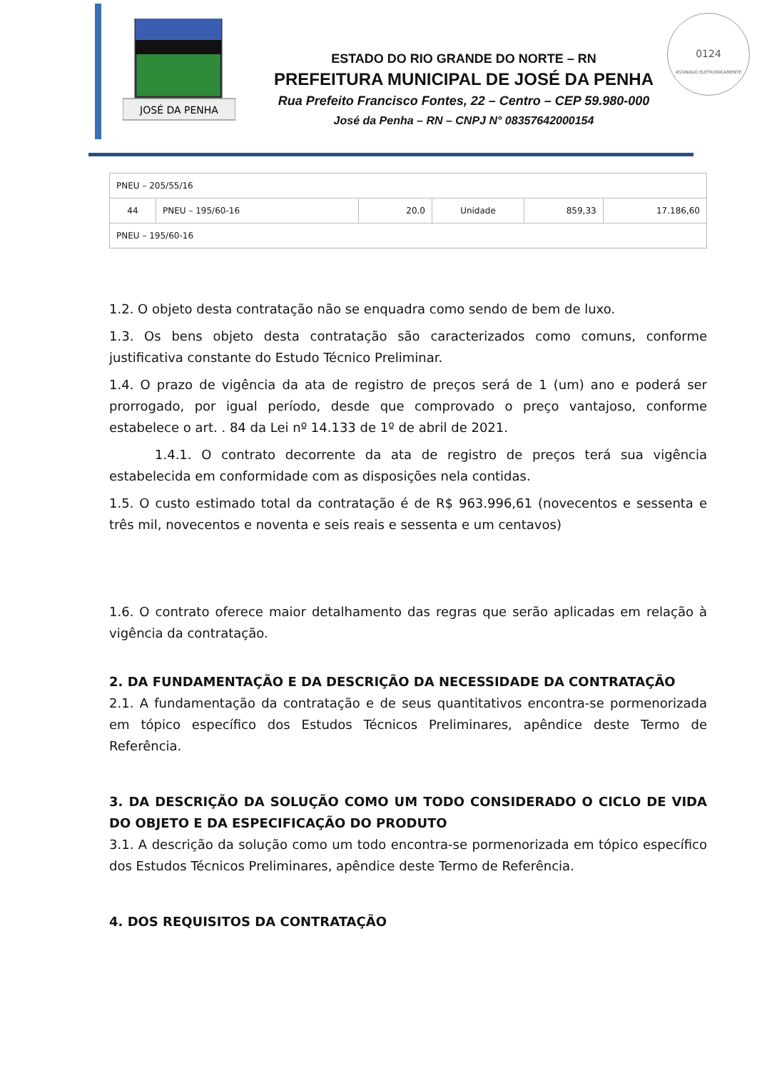JOSÉ DA PENHA
0124
ASSINADO ELETRONICAMENTE
ESTADO DO RIO GRANDE DO NORTE – RN
PREFEITURA MUNICIPAL DE JOSÉ DA PENHA
Rua Prefeito Francisco Fontes, 22 – Centro – CEP 59.980-000
José da Penha – RN – CNPJ N° 08357642000154
| PNEU – 205/55/16 | | | | | |
| 44 | PNEU – 195/60-16 | 20.0 | Unidade | 859,33 | 17.186,60 |
| PNEU – 195/60-16 | | | | | |
1.2. O objeto desta contratação não se enquadra como sendo de bem de luxo.
1.3. Os bens objeto desta contratação são caracterizados como comuns, conforme justificativa constante do Estudo Técnico Preliminar.
1.4. O prazo de vigência da ata de registro de preços será de 1 (um) ano e poderá ser prorrogado, por igual período, desde que comprovado o preço vantajoso, conforme estabelece o art. . 84 da Lei nº 14.133 de 1º de abril de 2021.
1.4.1. O contrato decorrente da ata de registro de preços terá sua vigência estabelecida em conformidade com as disposições nela contidas.
1.5. O custo estimado total da contratação é de R$ 963.996,61 (novecentos e sessenta e três mil, novecentos e noventa e seis reais e sessenta e um centavos)
1.6. O contrato oferece maior detalhamento das regras que serão aplicadas em relação à vigência da contratação.
2. DA FUNDAMENTAÇÃO E DA DESCRIÇÃO DA NECESSIDADE DA CONTRATAÇÃO
2.1. A fundamentação da contratação e de seus quantitativos encontra-se pormenorizada em tópico específico dos Estudos Técnicos Preliminares, apêndice deste Termo de Referência.
3. DA DESCRIÇÃO DA SOLUÇÃO COMO UM TODO CONSIDERADO O CICLO DE VIDA DO OBJETO E DA ESPECIFICAÇÃO DO PRODUTO
3.1. A descrição da solução como um todo encontra-se pormenorizada em tópico específico dos Estudos Técnicos Preliminares, apêndice deste Termo de Referência.
4. DOS REQUISITOS DA CONTRATAÇÃO